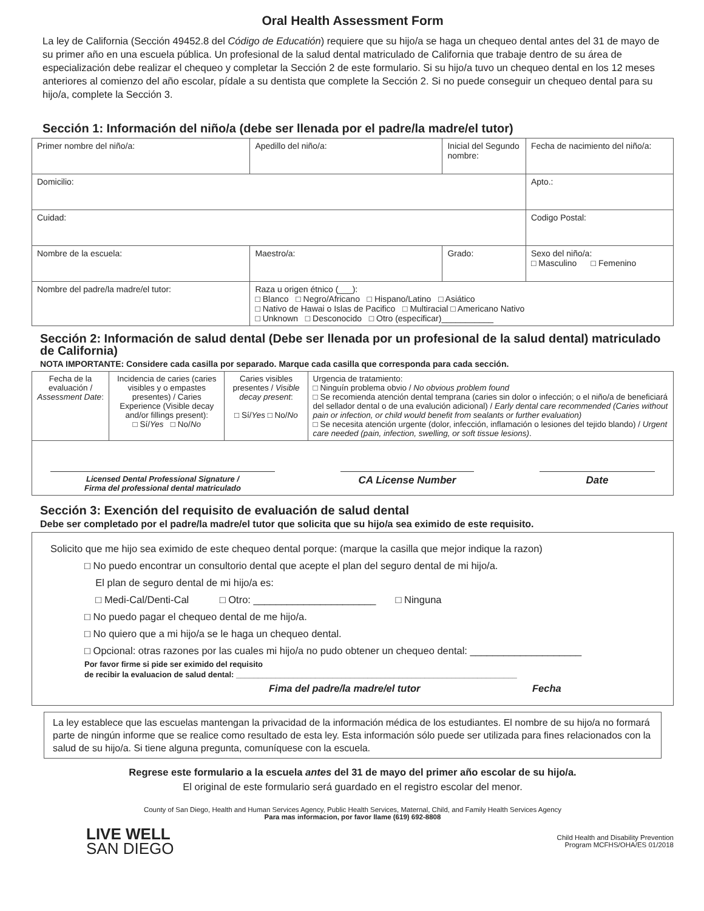Oral Health Assessment Form
La ley de California (Sección 49452.8 del Código de Educatión) requiere que su hijo/a se haga un chequeo dental antes del 31 de mayo de su primer año en una escuela pública. Un profesional de la salud dental matriculado de California que trabaje dentro de su área de especialización debe realizar el chequeo y completar la Sección 2 de este formulario. Si su hijo/a tuvo un chequeo dental en los 12 meses anteriores al comienzo del año escolar, pídale a su dentista que complete la Sección 2. Si no puede conseguir un chequeo dental para su hijo/a, complete la Sección 3.
Sección 1: Información del niño/a (debe ser llenada por el padre/la madre/el tutor)
| Primer nombre del niño/a: | Apedillo del niño/a: | Inicial del Segundo nombre: | Fecha de nacimiento del niño/a: |
| Domicilio: | | | Apto.: |
| Cuidad: | | | Codigo Postal: |
| Nombre de la escuela: | Maestro/a: | Grado: | Sexo del niño/a: □ Masculino □ Femenino |
| Nombre del padre/la madre/el tutor: | Raza u origen étnico (___): □ Blanco □ Negro/Africano □ Hispano/Latino □ Asiático □ Nativo de Hawai o Islas de Pacifico □ Multiracial □ Americano Nativo □ Unknown □ Desconocido □ Otro (especificar)___________ | | |
Sección 2: Información de salud dental (Debe ser llenada por un profesional de la salud dental) matriculado de California)
NOTA IMPORTANTE: Considere cada casilla por separado. Marque cada casilla que corresponda para cada sección.
| Fecha de la evaluación / Assessment Date : | Incidencia de caries (caries visibles y o empastes presentes) / Caries Experience (Visible decay and/or fillings present): □ Sí/ Yes □ No/ No | Caries visibles presentes / Visible decay present : □ Sí/ Yes □ No/ No | Urgencia de tratamiento: □ Ninguín problema obvio / No obvious problem found □ Se recomienda atención dental temprana (caries sin dolor o infección; o el niño/a de beneficiará del sellador dental o de una evalución adicional) / Early dental care recommended (Caries without pain or infection, or child would benefit from sealants or further evaluation) □ Se necesita atención urgente (dolor, infección, inflamación o lesiones del tejido blando) / Urgent care needed (pain, infection, swelling, or soft tissue lesions) . |
Licensed Dental Professional Signature /
Firma del professional dental matriculado
CA License Number Date
Sección 3: Exención del requisito de evaluación de salud dental
Debe ser completado por el padre/la madre/el tutor que solicita que su hijo/a sea eximido de este requisito.
Solicito que me hijo sea eximido de este chequeo dental porque: (marque la casilla que mejor indique la razon)
□ No puedo encontrar un consultorio dental que acepte el plan del seguro dental de mi hijo/a.
El plan de seguro dental de mi hijo/a es:
□ Medi-Cal/Denti-Cal □ Otro: ______________________ □ Ninguna
□ No puedo pagar el chequeo dental de me hijo/a.
□ No quiero que a mi hijo/a se le haga un chequeo dental.
□ Opcional: otras razones por las cuales mi hijo/a no pudo obtener un chequeo dental: ____________________
Por favor firme si pide ser eximido del requisito
de recibir la evaluacion de salud dental: ________________________________________________________________
Fima del padre/la madre/el tutor Fecha
La ley establece que las escuelas mantengan la privacidad de la información médica de los estudiantes. El nombre de su hijo/a no formará parte de ningún informe que se realice como resultado de esta ley. Esta información sólo puede ser utilizada para fines relacionados con la salud de su hijo/a. Si tiene alguna pregunta, comuníquese con la escuela.
Regrese este formulario a la escuela antes del 31 de mayo del primer año escolar de su hijo/a.
El original de este formulario será guardado en el registro escolar del menor.
County of San Diego, Health and Human Services Agency, Public Health Services, Maternal, Child, and Family Health Services Agency
Para mas informacion, por favor llame (619) 692-8808
LIVE WELL
SAN DIEGO
Child Health and Disability Prevention
Program MCFHS/OHA/ES 01/2018